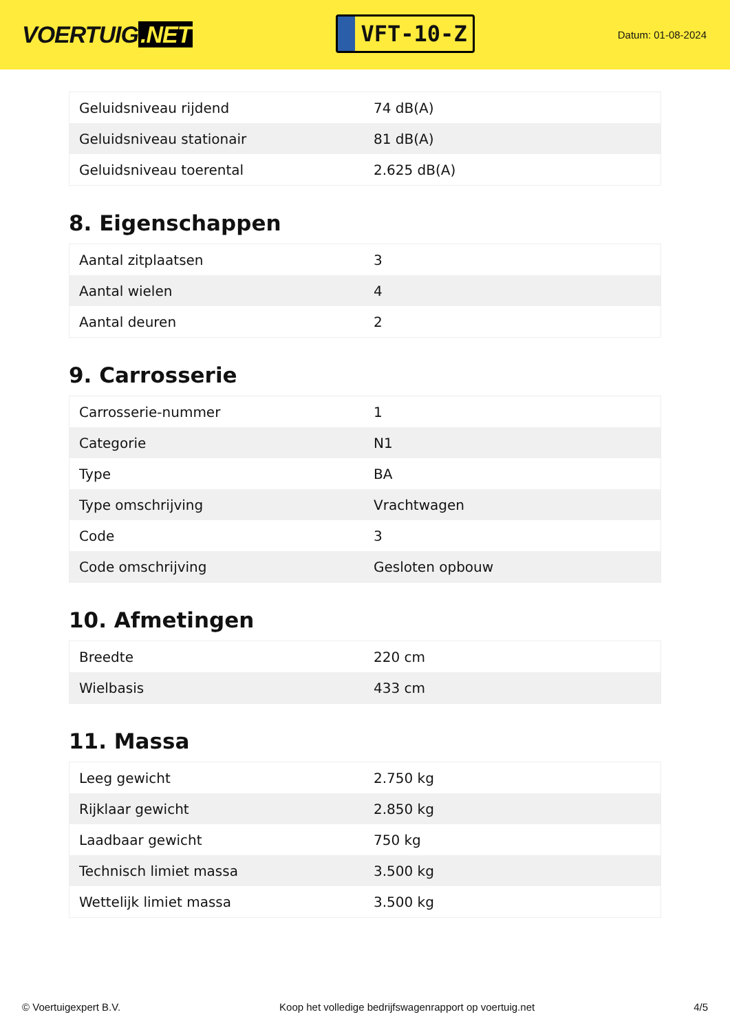VOERTUIG.NET
VFT-10-Z
Datum: 01-08-2024
| Geluidsniveau rijdend | 74 dB(A) |
| Geluidsniveau stationair | 81 dB(A) |
| Geluidsniveau toerental | 2.625 dB(A) |
8. Eigenschappen
| Aantal zitplaatsen | 3 |
| Aantal wielen | 4 |
| Aantal deuren | 2 |
9. Carrosserie
| Carrosserie-nummer | 1 |
| Categorie | N1 |
| Type | BA |
| Type omschrijving | Vrachtwagen |
| Code | 3 |
| Code omschrijving | Gesloten opbouw |
10. Afmetingen
| Breedte | 220 cm |
| Wielbasis | 433 cm |
11. Massa
| Leeg gewicht | 2.750 kg |
| Rijklaar gewicht | 2.850 kg |
| Laadbaar gewicht | 750 kg |
| Technisch limiet massa | 3.500 kg |
| Wettelijk limiet massa | 3.500 kg |
© Voertuigexpert B.V. Koop het volledige bedrijfswagenrapport op voertuig.net 4/5